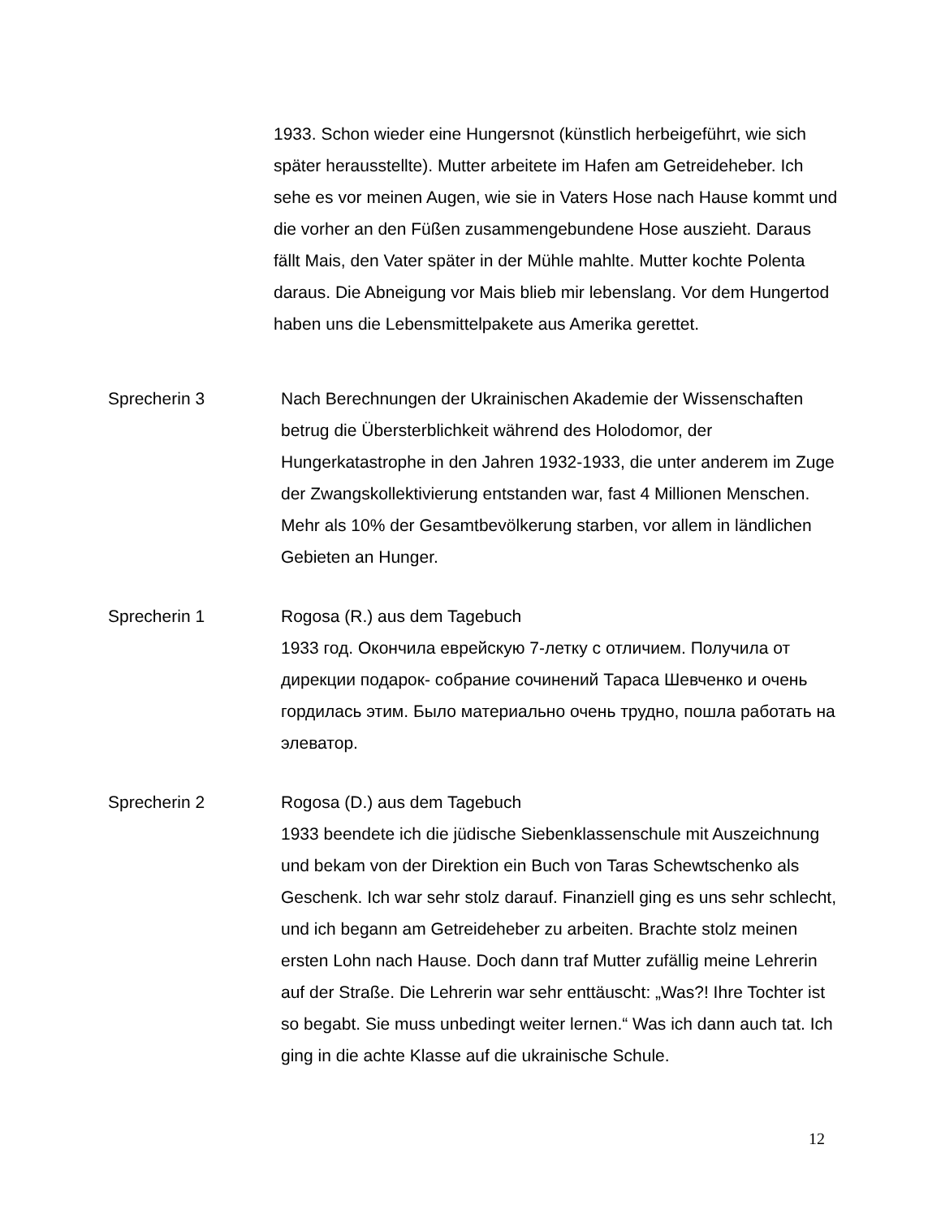1933. Schon wieder eine Hungersnot (künstlich herbeigeführt, wie sich später herausstellte). Mutter arbeitete im Hafen am Getreideheber. Ich sehe es vor meinen Augen, wie sie in Vaters Hose nach Hause kommt und die vorher an den Füßen zusammengebundene Hose auszieht. Daraus fällt Mais, den Vater später in der Mühle mahlte. Mutter kochte Polenta daraus. Die Abneigung vor Mais blieb mir lebenslang. Vor dem Hungertod haben uns die Lebensmittelpakete aus Amerika gerettet.
Sprecherin 3 Nach Berechnungen der Ukrainischen Akademie der Wissenschaften betrug die Übersterblichkeit während des Holodomor, der Hungerkatastrophe in den Jahren 1932-1933, die unter anderem im Zuge der Zwangskollektivierung entstanden war, fast 4 Millionen Menschen. Mehr als 10% der Gesamtbevölkerung starben, vor allem in ländlichen Gebieten an Hunger.
Sprecherin 1 Rogosa (R.) aus dem Tagebuch
1933 год. Окончила еврейскую 7-летку с отличием. Получила от дирекции подарок- собрание сочинений Тараса Шевченко и очень гордилась этим. Было материально очень трудно, пошла работать на элеватор.
Sprecherin 2 Rogosa (D.) aus dem Tagebuch
1933 beendete ich die jüdische Siebenklassenschule mit Auszeichnung und bekam von der Direktion ein Buch von Taras Schewtschenko als Geschenk. Ich war sehr stolz darauf. Finanziell ging es uns sehr schlecht, und ich begann am Getreideheber zu arbeiten. Brachte stolz meinen ersten Lohn nach Hause. Doch dann traf Mutter zufällig meine Lehrerin auf der Straße. Die Lehrerin war sehr enttäuscht: „Was?! Ihre Tochter ist so begabt. Sie muss unbedingt weiter lernen.“ Was ich dann auch tat. Ich ging in die achte Klasse auf die ukrainische Schule.
12